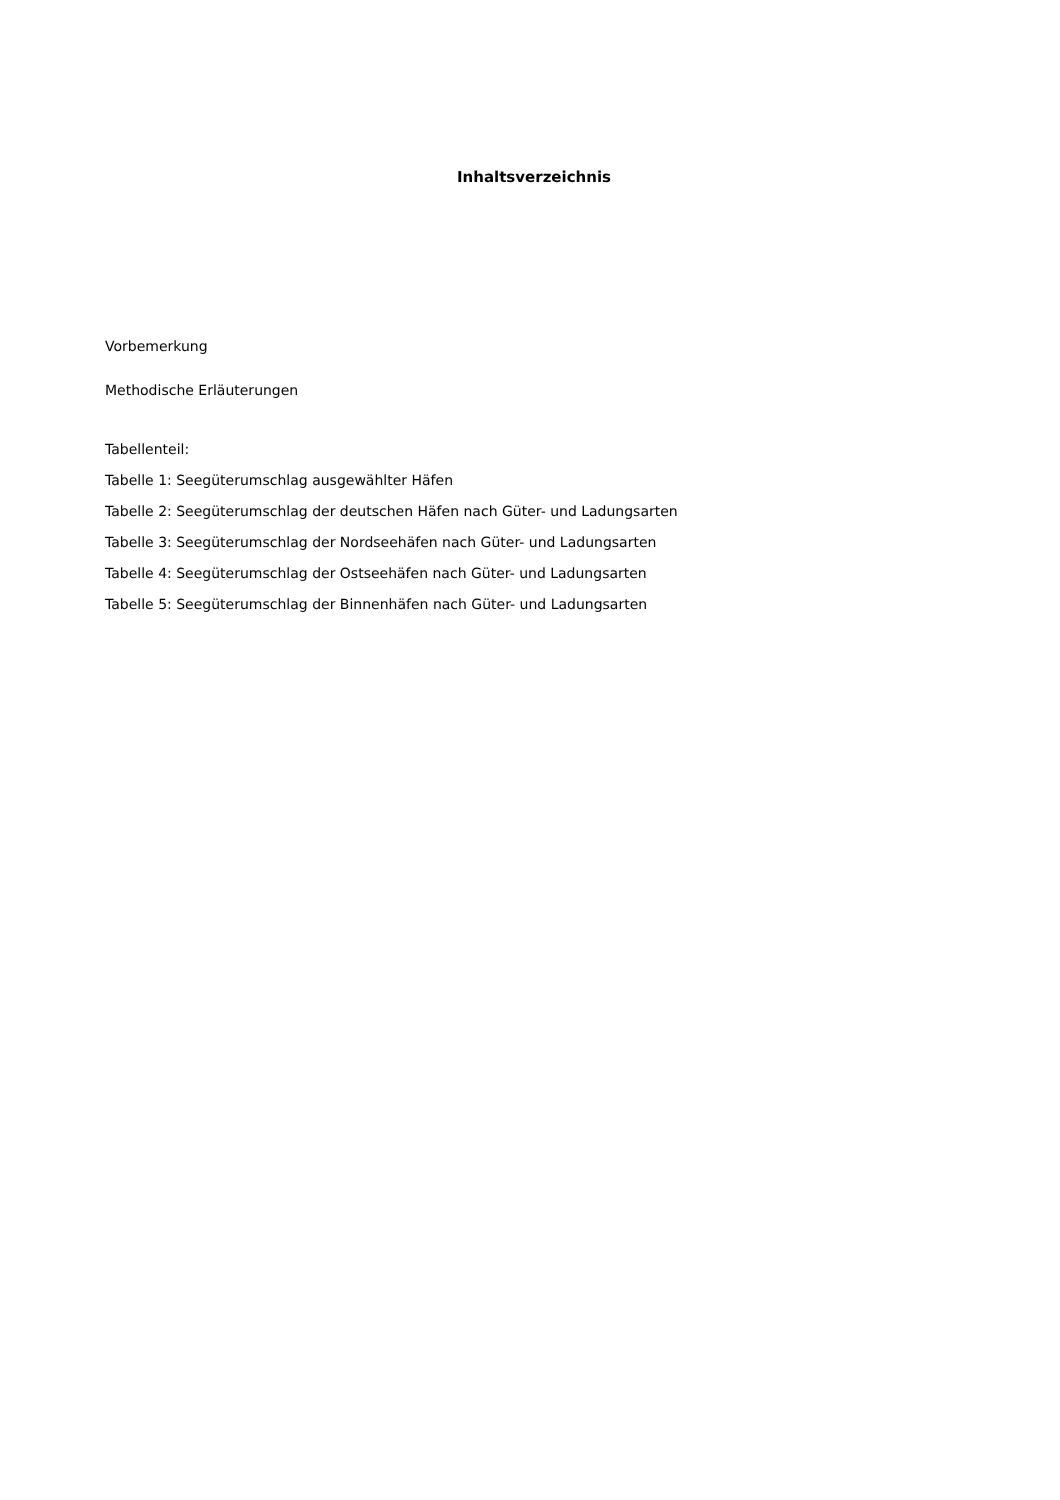Inhaltsverzeichnis
Vorbemerkung
Methodische Erläuterungen
Tabellenteil:
Tabelle 1: Seegüterumschlag ausgewählter Häfen
Tabelle 2: Seegüterumschlag der deutschen Häfen nach Güter- und Ladungsarten
Tabelle 3: Seegüterumschlag der Nordseehäfen nach Güter- und Ladungsarten
Tabelle 4: Seegüterumschlag der Ostseehäfen nach Güter- und Ladungsarten
Tabelle 5: Seegüterumschlag der Binnenhäfen nach Güter- und Ladungsarten